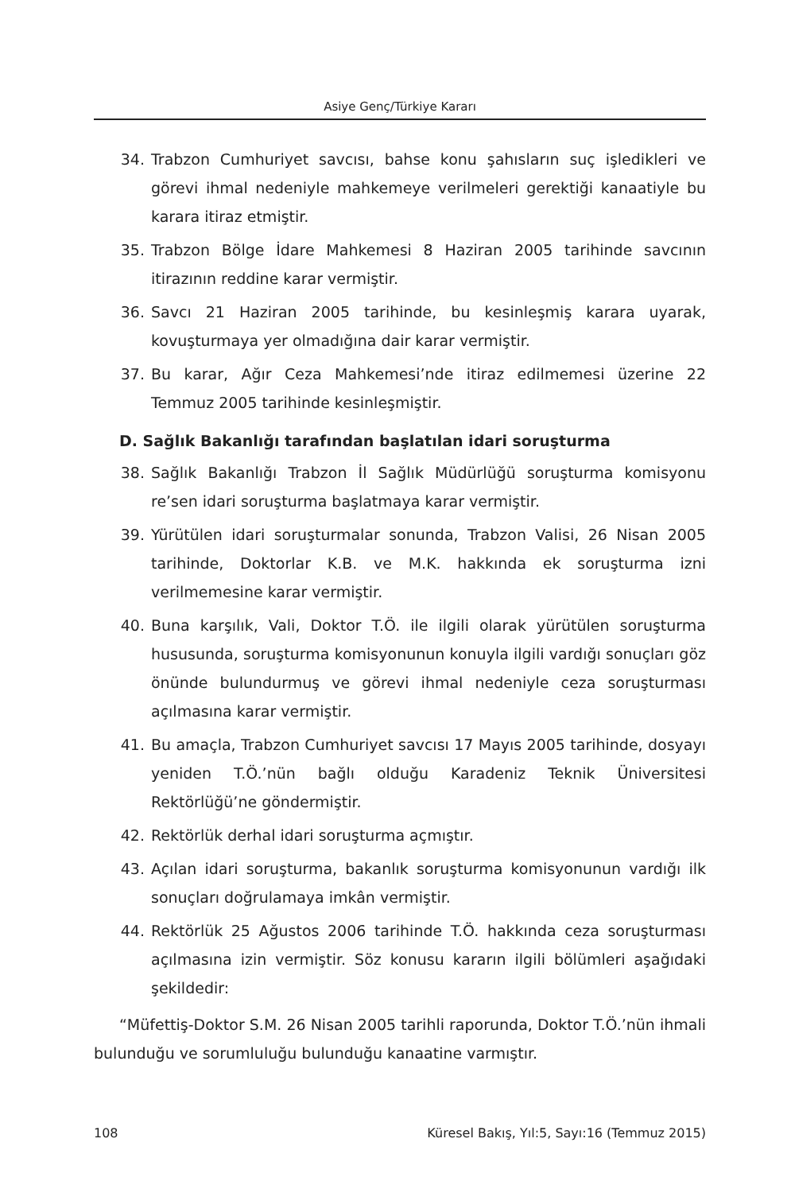Asiye Genç/Türkiye Kararı
34. Trabzon Cumhuriyet savcısı, bahse konu şahısların suç işledikleri ve görevi ihmal nedeniyle mahkemeye verilmeleri gerektiği kanaatiyle bu karara itiraz etmiştir.
35. Trabzon Bölge İdare Mahkemesi 8 Haziran 2005 tarihinde savcının itirazının reddine karar vermiştir.
36. Savcı 21 Haziran 2005 tarihinde, bu kesinleşmiş karara uyarak, kovuşturmaya yer olmadığına dair karar vermiştir.
37. Bu karar, Ağır Ceza Mahkemesi’nde itiraz edilmemesi üzerine 22 Temmuz 2005 tarihinde kesinleşmiştir.
D. Sağlık Bakanlığı tarafından başlatılan idari soruşturma
38. Sağlık Bakanlığı Trabzon İl Sağlık Müdürlüğü soruşturma komisyonu re’sen idari soruşturma başlatmaya karar vermiştir.
39. Yürütülen idari soruşturmalar sonunda, Trabzon Valisi, 26 Nisan 2005 tarihinde, Doktorlar K.B. ve M.K. hakkında ek soruşturma izni verilmemesine karar vermiştir.
40. Buna karşılık, Vali, Doktor T.Ö. ile ilgili olarak yürütülen soruşturma hususunda, soruşturma komisyonunun konuyla ilgili vardığı sonuçları göz önünde bulundurmuş ve görevi ihmal nedeniyle ceza soruşturması açılmasına karar vermiştir.
41. Bu amaçla, Trabzon Cumhuriyet savcısı 17 Mayıs 2005 tarihinde, dosyayı yeniden T.Ö.’nün bağlı olduğu Karadeniz Teknik Üniversitesi Rektörlüğü’ne göndermiştir.
42. Rektörlük derhal idari soruşturma açmıştır.
43. Açılan idari soruşturma, bakanlık soruşturma komisyonunun vardığı ilk sonuçları doğrulamaya imkân vermiştir.
44. Rektörlük 25 Ağustos 2006 tarihinde T.Ö. hakkında ceza soruşturması açılmasına izin vermiştir. Söz konusu kararın ilgili bölümleri aşağıdaki şekildedir:
“Müfettiş-Doktor S.M. 26 Nisan 2005 tarihli raporunda, Doktor T.Ö.’nün ihmali bulunduğu ve sorumluluğu bulunduğu kanaatine varmıştır.
108 Küresel Bakış, Yıl:5, Sayı:16 (Temmuz 2015)